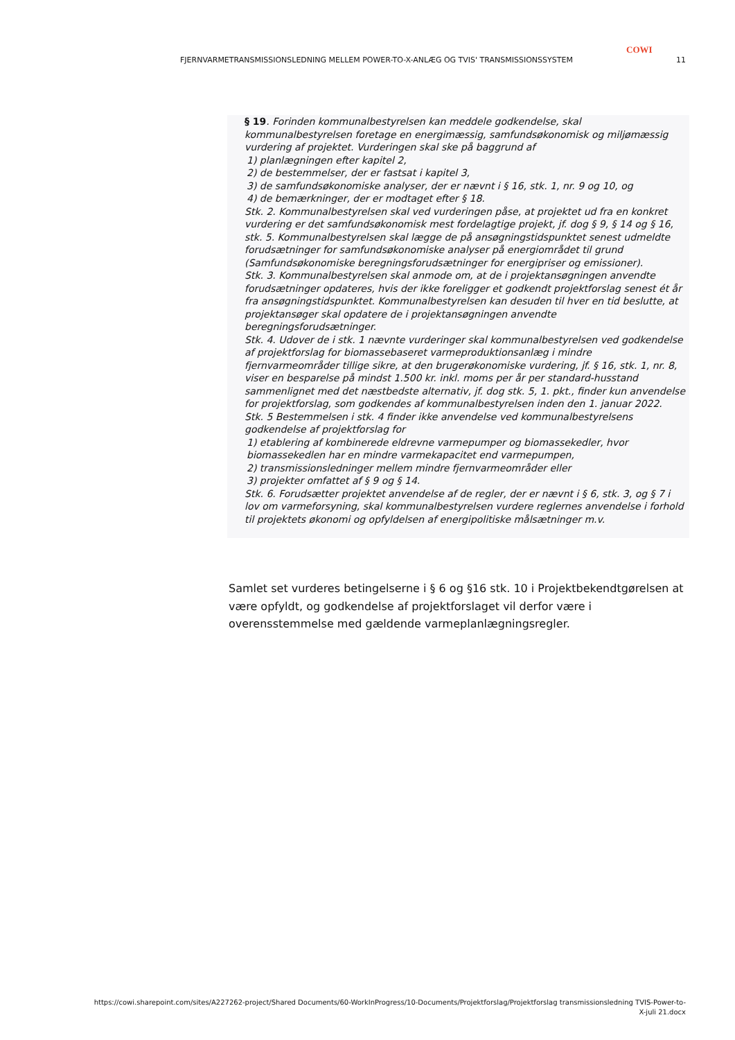COWI
FJERNVARMETRANSMISSIONSLEDNING MELLEM POWER-TO-X-ANLÆG OG TVIS' TRANSMISSIONSSYSTEM 11
§ 19. Forinden kommunalbestyrelsen kan meddele godkendelse, skal kommunalbestyrelsen foretage en energimæssig, samfundsøkonomisk og miljømæssig vurdering af projektet. Vurderingen skal ske på baggrund af
1) planlægningen efter kapitel 2,
2) de bestemmelser, der er fastsat i kapitel 3,
3) de samfundsøkonomiske analyser, der er nævnt i § 16, stk. 1, nr. 9 og 10, og
4) de bemærkninger, der er modtaget efter § 18.
Stk. 2. Kommunalbestyrelsen skal ved vurderingen påse, at projektet ud fra en konkret vurdering er det samfundsøkonomisk mest fordelagtige projekt, jf. dog § 9, § 14 og § 16, stk. 5. Kommunalbestyrelsen skal lægge de på ansøgningstidspunktet senest udmeldte forudsætninger for samfundsøkonomiske analyser på energiområdet til grund (Samfundsøkonomiske beregningsforudsætninger for energipriser og emissioner).
Stk. 3. Kommunalbestyrelsen skal anmode om, at de i projektansøgningen anvendte forudsætninger opdateres, hvis der ikke foreligger et godkendt projektforslag senest ét år fra ansøgningstidspunktet. Kommunalbestyrelsen kan desuden til hver en tid beslutte, at projektansøger skal opdatere de i projektansøgningen anvendte beregningsforudsætninger.
Stk. 4. Udover de i stk. 1 nævnte vurderinger skal kommunalbestyrelsen ved godkendelse af projektforslag for biomassebaseret varmeproduktionsanlæg i mindre fjernvarmeområder tillige sikre, at den brugerøkonomiske vurdering, jf. § 16, stk. 1, nr. 8, viser en besparelse på mindst 1.500 kr. inkl. moms per år per standard-husstand sammenlignet med det næstbedste alternativ, jf. dog stk. 5, 1. pkt., finder kun anvendelse for projektforslag, som godkendes af kommunalbestyrelsen inden den 1. januar 2022.
Stk. 5 Bestemmelsen i stk. 4 finder ikke anvendelse ved kommunalbestyrelsens godkendelse af projektforslag for
1) etablering af kombinerede eldrevne varmepumper og biomassekedler, hvor biomassekedlen har en mindre varmekapacitet end varmepumpen,
2) transmissionsledninger mellem mindre fjernvarmeområder eller
3) projekter omfattet af § 9 og § 14.
Stk. 6. Forudsætter projektet anvendelse af de regler, der er nævnt i § 6, stk. 3, og § 7 i lov om varmeforsyning, skal kommunalbestyrelsen vurdere reglernes anvendelse i forhold til projektets økonomi og opfyldelsen af energipolitiske målsætninger m.v.
Samlet set vurderes betingelserne i § 6 og §16 stk. 10 i Projektbekendtgørelsen at være opfyldt, og godkendelse af projektforslaget vil derfor være i overensstemmelse med gældende varmeplanlægningsregler.
https://cowi.sharepoint.com/sites/A227262-project/Shared Documents/60-WorkInProgress/10-Documents/Projektforslag/Projektforslag transmissionsledning TVIS-Power-to-X-juli 21.docx